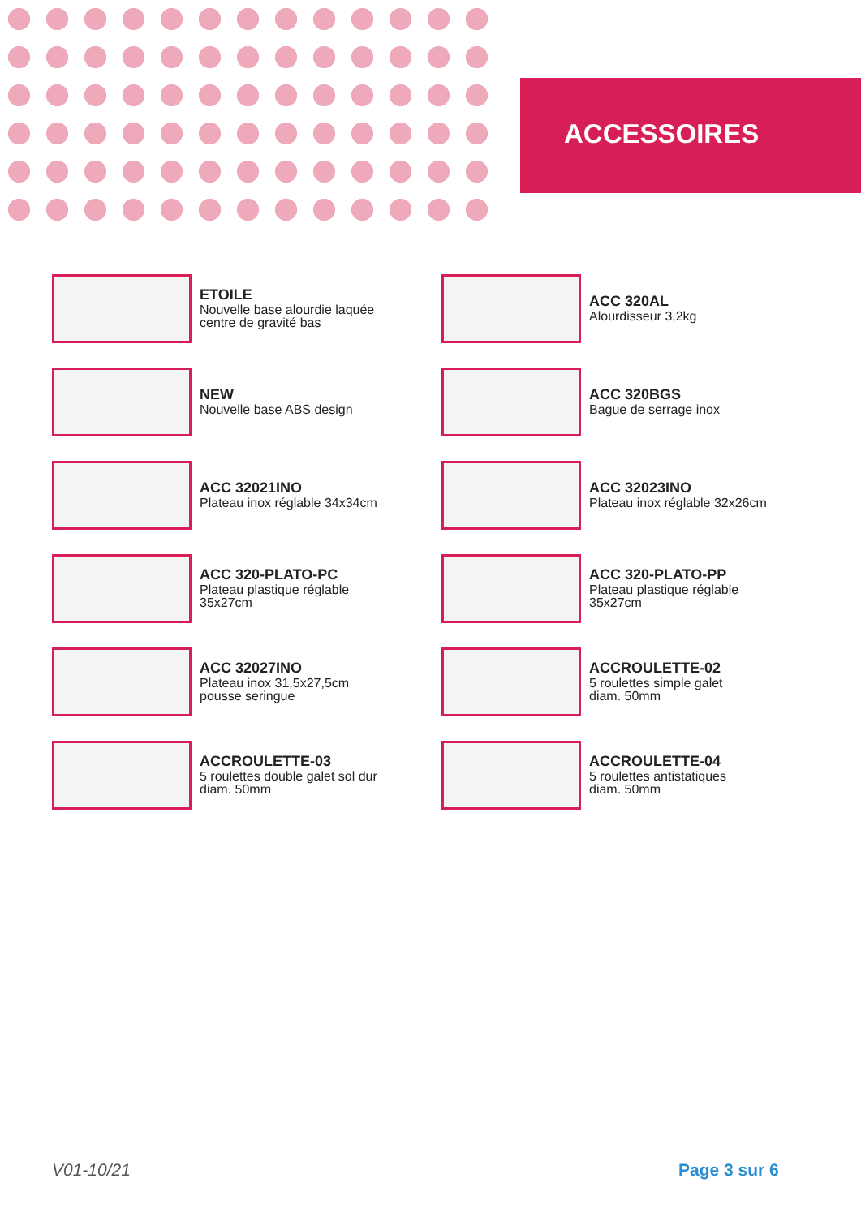ACCESSOIRES
ETOILE
Nouvelle base alourdie laquée
centre de gravité bas
ACC 320AL
Alourdisseur 3,2kg
NEW
Nouvelle base ABS design
ACC 320BGS
Bague de serrage inox
ACC 32021INO
Plateau inox réglable 34x34cm
ACC 32023INO
Plateau inox réglable 32x26cm
ACC 320-PLATO-PC
Plateau plastique réglable
35x27cm
ACC 320-PLATO-PP
Plateau plastique réglable
35x27cm
ACC 32027INO
Plateau inox 31,5x27,5cm
pousse seringue
ACCROULETTE-02
5 roulettes simple galet
diam. 50mm
ACCROULETTE-03
5 roulettes double galet sol dur
diam. 50mm
ACCROULETTE-04
5 roulettes antistatiques
diam. 50mm
V01-10/21 Page 3 sur 6